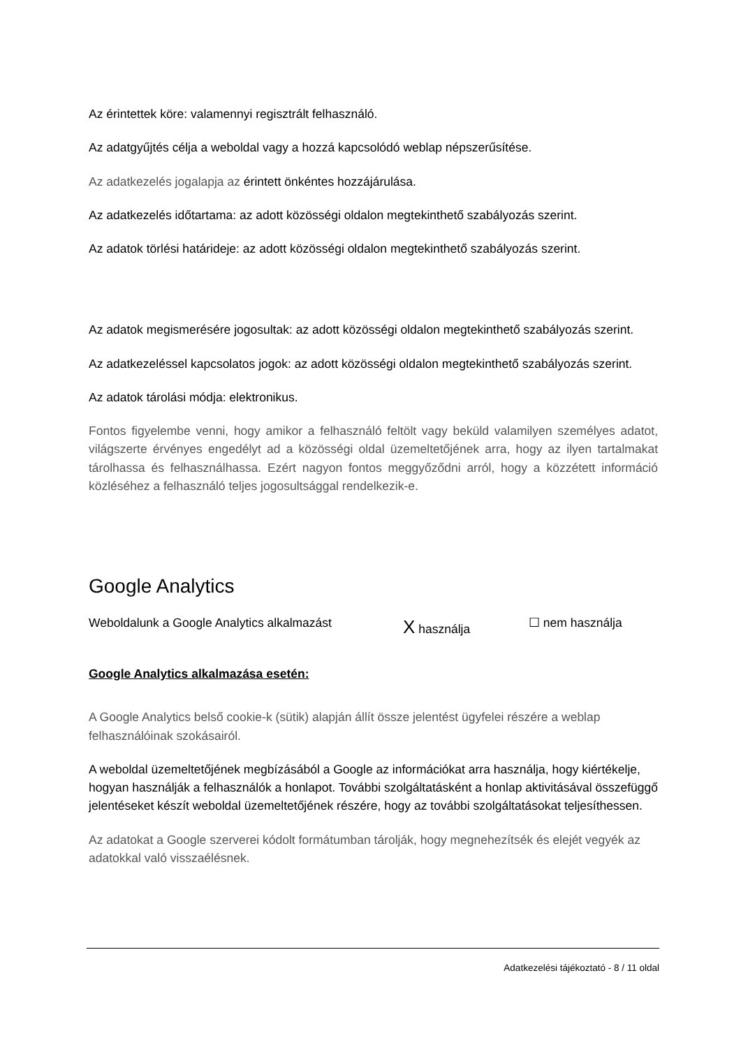Az érintettek köre: valamennyi regisztrált felhasználó.
Az adatgyűjtés célja a weboldal vagy a hozzá kapcsolódó weblap népszerűsítése.
Az adatkezelés jogalapja az érintett önkéntes hozzájárulása.
Az adatkezelés időtartama: az adott közösségi oldalon megtekinthető szabályozás szerint.
Az adatok törlési határideje: az adott közösségi oldalon megtekinthető szabályozás szerint.
Az adatok megismerésére jogosultak: az adott közösségi oldalon megtekinthető szabályozás szerint.
Az adatkezeléssel kapcsolatos jogok: az adott közösségi oldalon megtekinthető szabályozás szerint.
Az adatok tárolási módja: elektronikus.
Fontos figyelembe venni, hogy amikor a felhasználó feltölt vagy beküld valamilyen személyes adatot, világszerte érvényes engedélyt ad a közösségi oldal üzemeltetőjének arra, hogy az ilyen tartalmakat tárolhassa és felhasználhassa. Ezért nagyon fontos meggyőződni arról, hogy a közzétett információ közléséhez a felhasználó teljes jogosultsággal rendelkezik-e.
Google Analytics
Weboldalunk a Google Analytics alkalmazást X használja ☐ nem használja
Google Analytics alkalmazása esetén:
A Google Analytics belső cookie-k (sütik) alapján állít össze jelentést ügyfelei részére a weblap felhasználóinak szokásairól.
A weboldal üzemeltetőjének megbízásából a Google az információkat arra használja, hogy kiértékelje, hogyan használják a felhasználók a honlapot. További szolgáltatásként a honlap aktivitásával összefüggő jelentéseket készít weboldal üzemeltetőjének részére, hogy az további szolgáltatásokat teljesíthessen.
Az adatokat a Google szerverei kódolt formátumban tárolják, hogy megnehezítsék és elejét vegyék az adatokkal való visszaélésnek.
Adatkezelési tájékoztató - 8 / 11 oldal